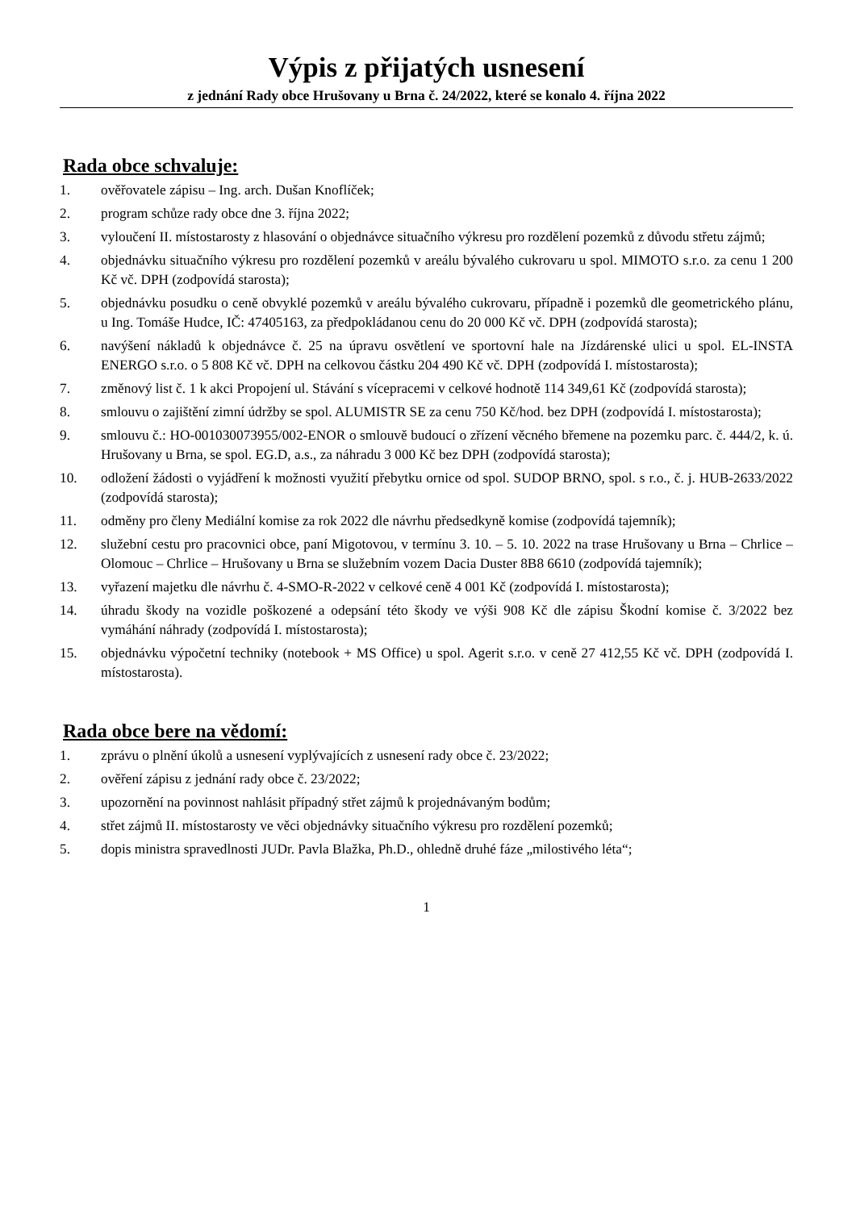Výpis z přijatých usnesení
z jednání Rady obce Hrušovany u Brna č. 24/2022, které se konalo 4. října 2022
Rada obce schvaluje:
1. ověřovatele zápisu – Ing. arch. Dušan Knoflíček;
2. program schůze rady obce dne 3. října 2022;
3. vyloučení II. místostarosty z hlasování o objednávce situačního výkresu pro rozdělení pozemků z důvodu střetu zájmů;
4. objednávku situačního výkresu pro rozdělení pozemků v areálu bývalého cukrovaru u spol. MIMOTO s.r.o. za cenu 1 200 Kč vč. DPH (zodpovídá starosta);
5. objednávku posudku o ceně obvyklé pozemků v areálu bývalého cukrovaru, případně i pozemků dle geometrického plánu, u Ing. Tomáše Hudce, IČ: 47405163, za předpokládanou cenu do 20 000 Kč vč. DPH (zodpovídá starosta);
6. navýšení nákladů k objednávce č. 25 na úpravu osvětlení ve sportovní hale na Jízdárenské ulici u spol. EL-INSTA ENERGO s.r.o. o 5 808 Kč vč. DPH na celkovou částku 204 490 Kč vč. DPH (zodpovídá I. místostarosta);
7. změnový list č. 1 k akci Propojení ul. Stávání s vícepracemi v celkové hodnotě 114 349,61 Kč (zodpovídá starosta);
8. smlouvu o zajištění zimní údržby se spol. ALUMISTR SE za cenu 750 Kč/hod. bez DPH (zodpovídá I. místostarosta);
9. smlouvu č.: HO-001030073955/002-ENOR o smlouvě budoucí o zřízení věcného břemene na pozemku parc. č. 444/2, k. ú. Hrušovany u Brna, se spol. EG.D, a.s., za náhradu 3 000 Kč bez DPH (zodpovídá starosta);
10. odložení žádosti o vyjádření k možnosti využití přebytku ornice od spol. SUDOP BRNO, spol. s r.o., č. j. HUB-2633/2022 (zodpovídá starosta);
11. odměny pro členy Mediální komise za rok 2022 dle návrhu předsedkyně komise (zodpovídá tajemník);
12. služební cestu pro pracovnici obce, paní Migotovou, v termínu 3. 10. – 5. 10. 2022 na trase Hrušovany u Brna – Chrlice – Olomouc – Chrlice – Hrušovany u Brna se služebním vozem Dacia Duster 8B8 6610 (zodpovídá tajemník);
13. vyřazení majetku dle návrhu č. 4-SMO-R-2022 v celkové ceně 4 001 Kč (zodpovídá I. místostarosta);
14. úhradu škody na vozidle poškozené a odepsání této škody ve výši 908 Kč dle zápisu Škodní komise č. 3/2022 bez vymáhání náhrady (zodpovídá I. místostarosta);
15. objednávku výpočetní techniky (notebook + MS Office) u spol. Agerit s.r.o. v ceně 27 412,55 Kč vč. DPH (zodpovídá I. místostarosta).
Rada obce bere na vědomí:
1. zprávu o plnění úkolů a usnesení vyplývajících z usnesení rady obce č. 23/2022;
2. ověření zápisu z jednání rady obce č. 23/2022;
3. upozornění na povinnost nahlásit případný střet zájmů k projednávaným bodům;
4. střet zájmů II. místostarosty ve věci objednávky situačního výkresu pro rozdělení pozemků;
5. dopis ministra spravedlnosti JUDr. Pavla Blažka, Ph.D., ohledně druhé fáze „milostivého léta“;
1